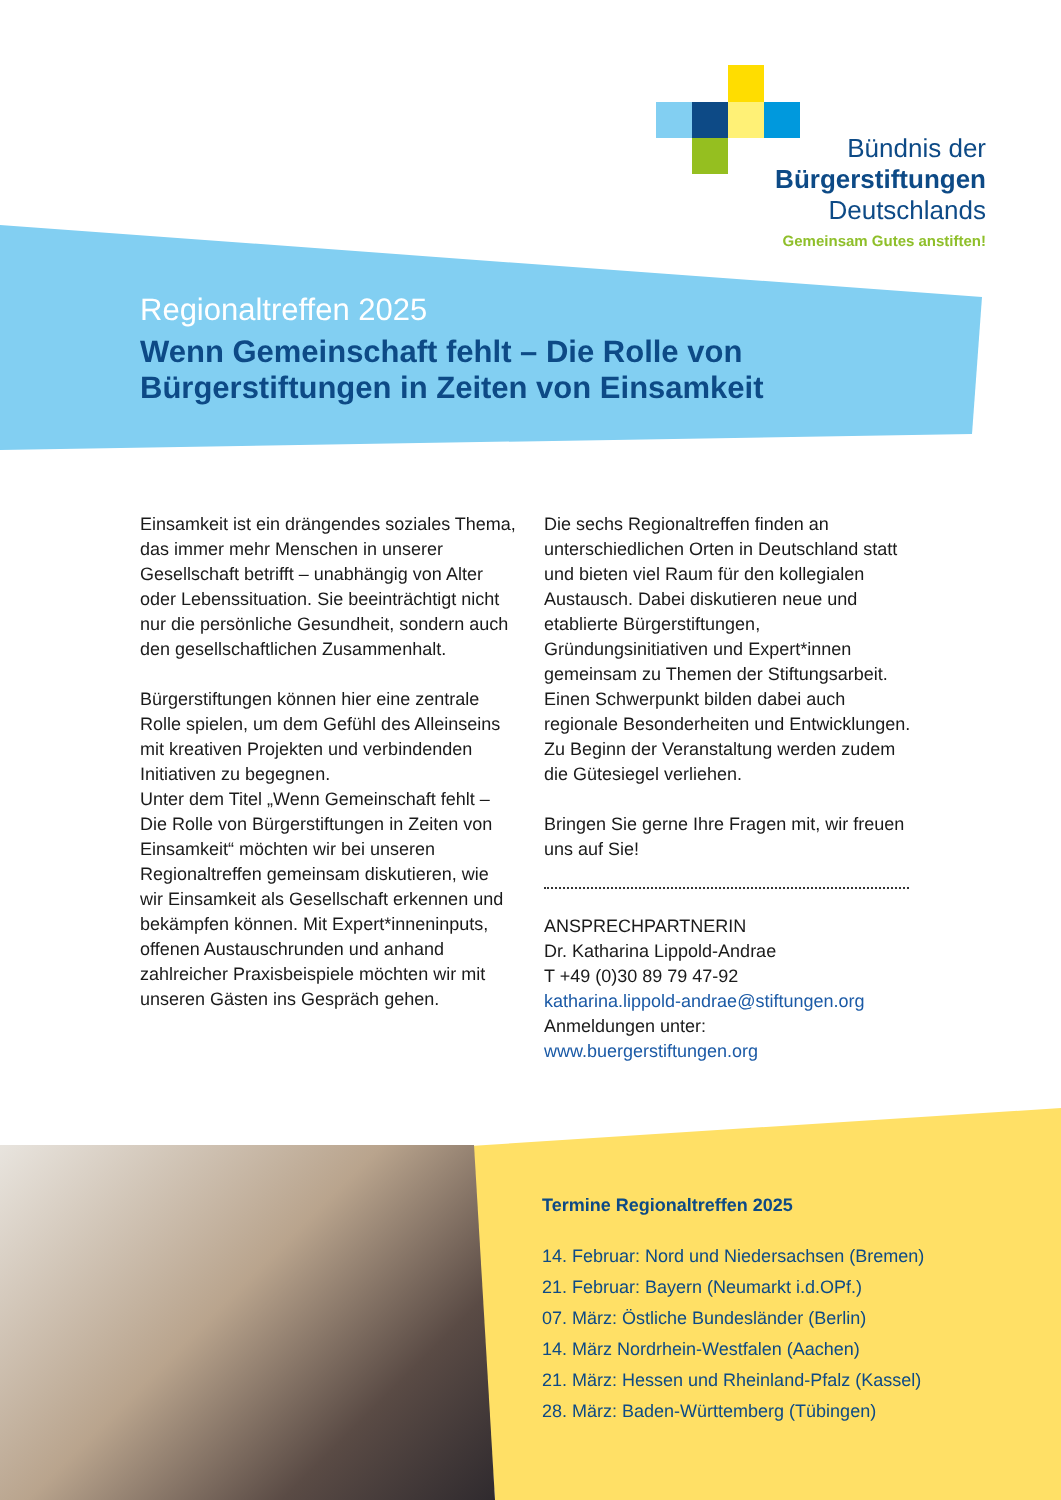Bündnis der
Bürgerstiftungen
Deutschlands
Gemeinsam Gutes anstiften!
Regionaltreffen 2025
Wenn Gemeinschaft fehlt – Die Rolle von
Bürgerstiftungen in Zeiten von Einsamkeit
Einsamkeit ist ein drängendes soziales Thema, das immer mehr Menschen in unserer Gesellschaft betrifft – unabhängig von Alter oder Lebenssituation. Sie beeinträchtigt nicht nur die persönliche Gesundheit, sondern auch den gesellschaftlichen Zusammenhalt.
Bürgerstiftungen können hier eine zentrale Rolle spielen, um dem Gefühl des Alleinseins mit kreativen Projekten und verbindenden Initiativen zu begegnen.
Unter dem Titel „Wenn Gemeinschaft fehlt – Die Rolle von Bürgerstiftungen in Zeiten von Einsamkeit“ möchten wir bei unseren Regionaltreffen gemeinsam diskutieren, wie wir Einsamkeit als Gesellschaft erkennen und bekämpfen können. Mit Expert*inneninputs, offenen Austauschrunden und anhand zahlreicher Praxisbeispiele möchten wir mit unseren Gästen ins Gespräch gehen.
Die sechs Regionaltreffen finden an unterschiedlichen Orten in Deutschland statt und bieten viel Raum für den kollegialen Austausch. Dabei diskutieren neue und etablierte Bürgerstiftungen, Gründungsinitiativen und Expert*innen gemeinsam zu Themen der Stiftungsarbeit. Einen Schwerpunkt bilden dabei auch regionale Besonderheiten und Entwicklungen. Zu Beginn der Veranstaltung werden zudem die Gütesiegel verliehen.
Bringen Sie gerne Ihre Fragen mit, wir freuen uns auf Sie!
ANSPRECHPARTNERIN
Dr. Katharina Lippold-Andrae
T +49 (0)30 89 79 47-92
katharina.lippold-andrae@stiftungen.org
Anmeldungen unter:
www.buergerstiftungen.org
Termine Regionaltreffen 2025
14. Februar: Nord und Niedersachsen (Bremen)
21. Februar: Bayern (Neumarkt i.d.OPf.)
07. März: Östliche Bundesländer (Berlin)
14. März Nordrhein-Westfalen (Aachen)
21. März: Hessen und Rheinland-Pfalz (Kassel)
28. März: Baden-Württemberg (Tübingen)